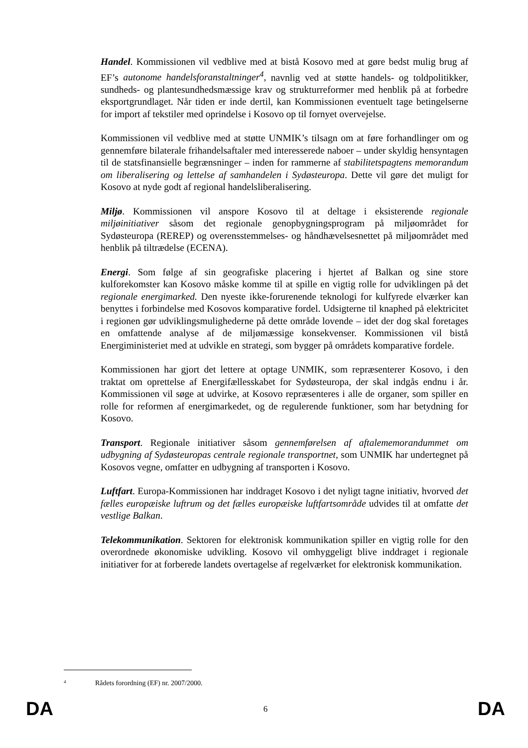Handel. Kommissionen vil vedblive med at bistå Kosovo med at gøre bedst mulig brug af EF’s autonome handelsforanstaltninger<sup>4</sup>, navnlig ved at støtte handels- og toldpolitikker, sundheds- og plantesundhedsmæssige krav og strukturreformer med henblik på at forbedre eksportgrundlaget. Når tiden er inde dertil, kan Kommissionen eventuelt tage betingelserne for import af tekstiler med oprindelse i Kosovo op til fornyet overvejelse.
Kommissionen vil vedblive med at støtte UNMIK’s tilsagn om at føre forhandlinger om og gennemføre bilaterale frihandelsaftaler med interesserede naboer – under skyldig hensyntagen til de statsfinansielle begrænsninger – inden for rammerne af stabilitetspagtens memorandum om liberalisering og lettelse af samhandelen i Sydøsteuropa. Dette vil gøre det muligt for Kosovo at nyde godt af regional handelsliberalisering.
Miljø. Kommissionen vil anspore Kosovo til at deltage i eksisterende regionale miljøinitiativer såsom det regionale genopbygningsprogram på miljøområdet for Sydøsteuropa (REREP) og overensstemmelses- og håndhævelsesnettet på miljøområdet med henblik på tiltrædelse (ECENA).
Energi. Som følge af sin geografiske placering i hjertet af Balkan og sine store kulforekomster kan Kosovo måske komme til at spille en vigtig rolle for udviklingen på det regionale energimarked. Den nyeste ikke-forurenende teknologi for kulfyrede elværker kan benyttes i forbindelse med Kosovos komparative fordel. Udsigterne til knaphed på elektricitet i regionen gør udviklingsmulighederne på dette område lovende – idet der dog skal foretages en omfattende analyse af de miljømæssige konsekvenser. Kommissionen vil bistå Energiministeriet med at udvikle en strategi, som bygger på områdets komparative fordele.
Kommissionen har gjort det lettere at optage UNMIK, som repræsenterer Kosovo, i den traktat om oprettelse af Energifællesskabet for Sydøsteuropa, der skal indgås endnu i år. Kommissionen vil søge at udvirke, at Kosovo repræsenteres i alle de organer, som spiller en rolle for reformen af energimarkedet, og de regulerende funktioner, som har betydning for Kosovo.
Transport. Regionale initiativer såsom gennemførelsen af aftalememorandummet om udbygning af Sydøsteuropas centrale regionale transportnet, som UNMIK har undertegnet på Kosovos vegne, omfatter en udbygning af transporten i Kosovo.
Luftfart. Europa-Kommissionen har inddraget Kosovo i det nyligt tagne initiativ, hvorved det fælles europæiske luftrum og det fælles europæiske luftfartsområde udvides til at omfatte det vestlige Balkan.
Telekommunikation. Sektoren for elektronisk kommunikation spiller en vigtig rolle for den overordnede økonomiske udvikling. Kosovo vil omhyggeligt blive inddraget i regionale initiativer for at forberede landets overtagelse af regelværket for elektronisk kommunikation.
<sup>4</sup> Rådets forordning (EF) nr. 2007/2000.
DA 6 DA